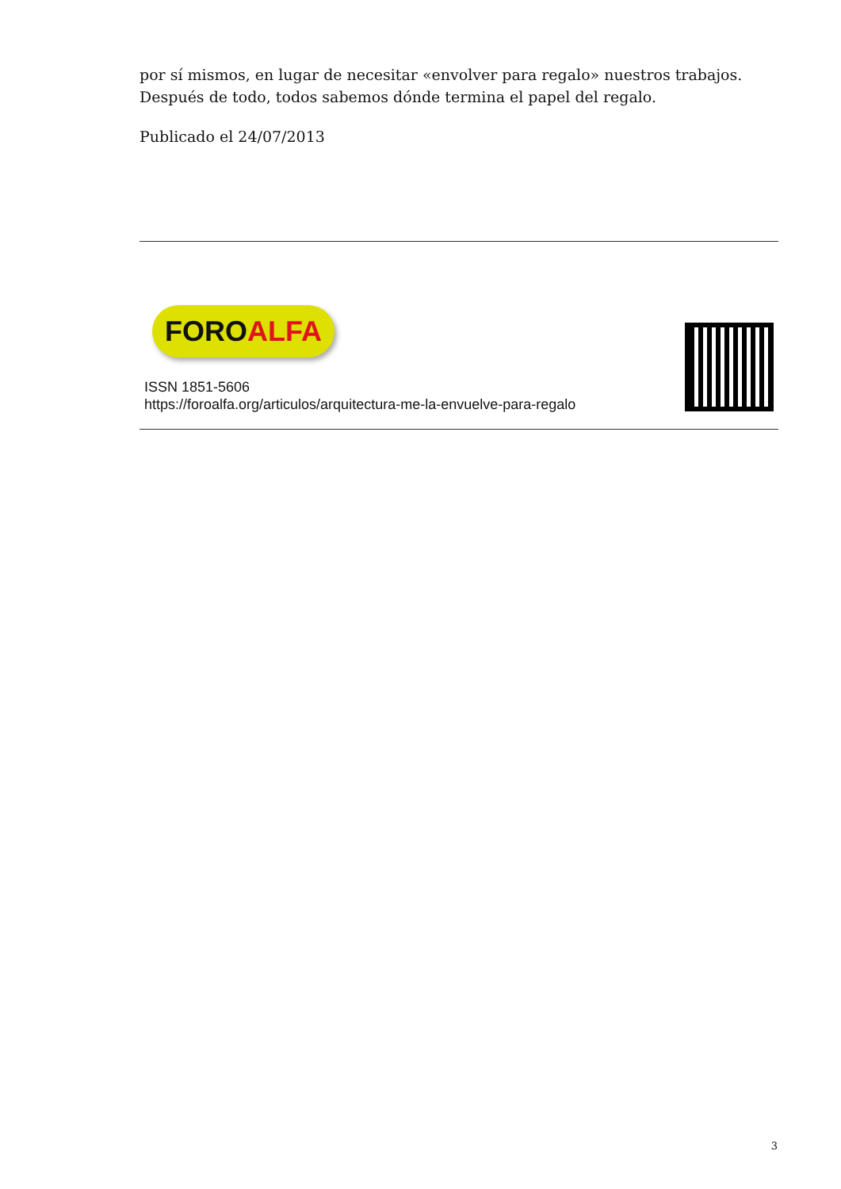por sí mismos, en lugar de necesitar «envolver para regalo» nuestros trabajos. Después de todo, todos sabemos dónde termina el papel del regalo.
Publicado el 24/07/2013
FOROALFA
ISSN 1851-5606
https://foroalfa.org/articulos/arquitectura-me-la-envuelve-para-regalo
3